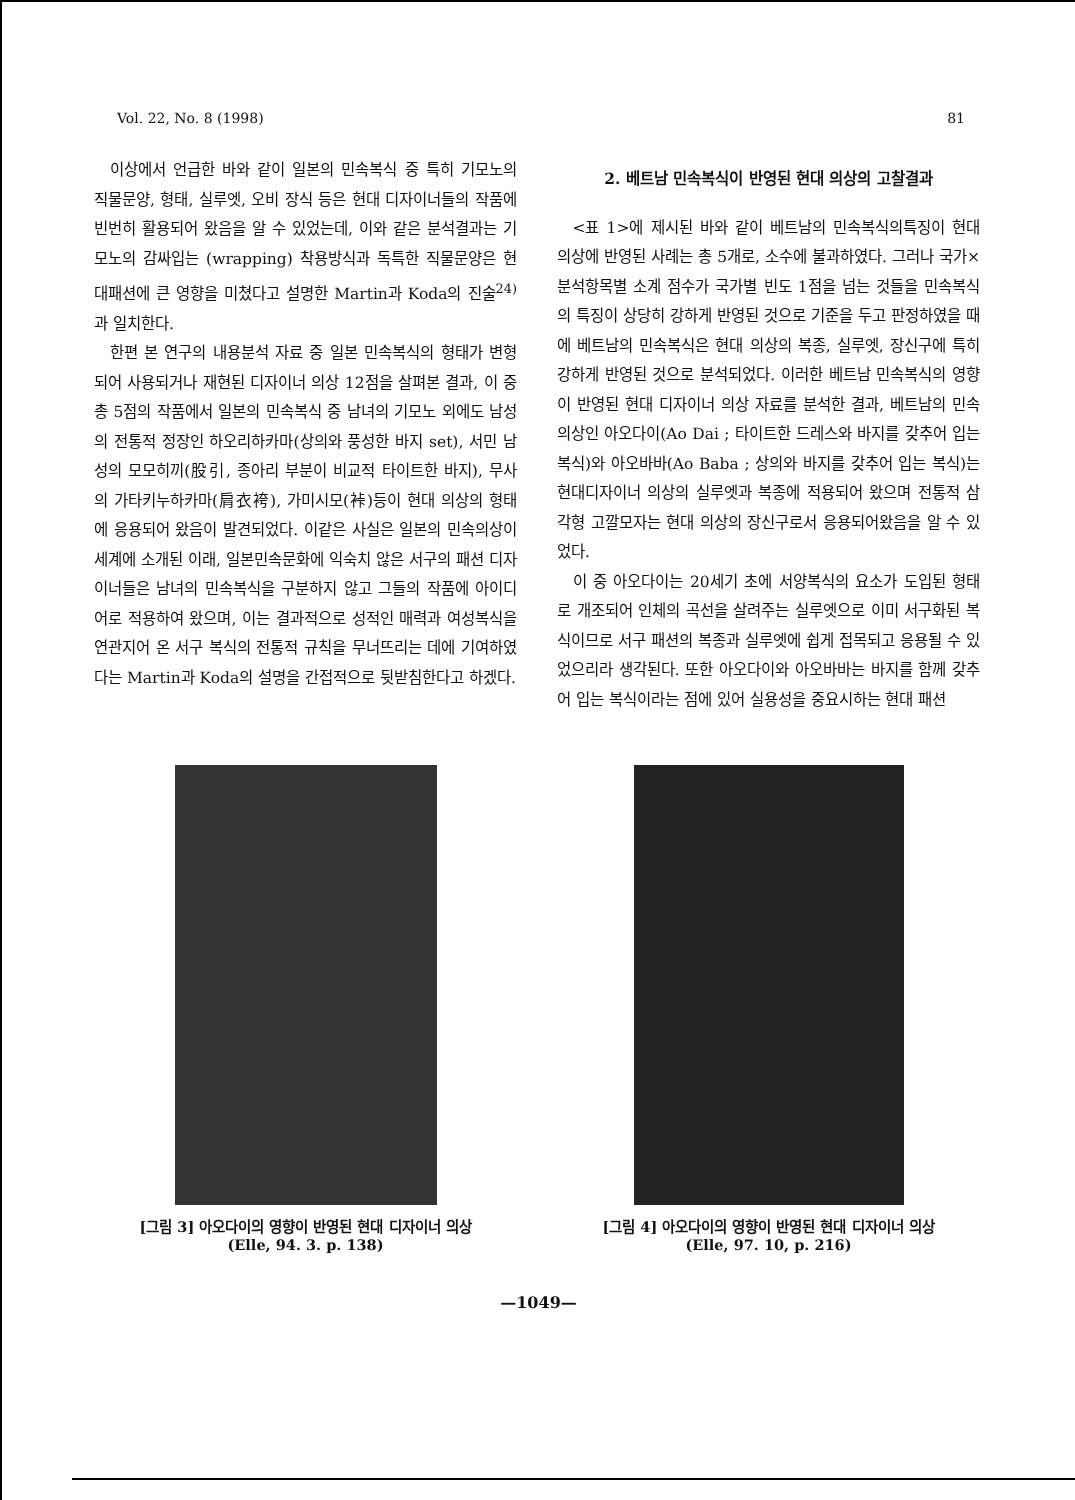Vol. 22, No. 8 (1998) 81
이상에서 언급한 바와 같이 일본의 민속복식 중 특히 기모노의 직물문양, 형태, 실루엣, 오비 장식 등은 현대 디자이너들의 작품에 빈번히 활용되어 왔음을 알 수 있었는데, 이와 같은 분석결과는 기모노의 감싸입는 (wrapping) 착용방식과 독특한 직물문양은 현대패션에 큰 영향을 미쳤다고 설명한 Martin과 Koda의 진술<sup>24)</sup>과 일치한다.
한편 본 연구의 내용분석 자료 중 일본 민속복식의 형태가 변형되어 사용되거나 재현된 디자이너 의상 12점을 살펴본 결과, 이 중 총 5점의 작품에서 일본의 민속복식 중 남녀의 기모노 외에도 남성의 전통적 정장인 하오리하카마(상의와 풍성한 바지 set), 서민 남성의 모모히끼(股引, 종아리 부분이 비교적 타이트한 바지), 무사의 가타키누하카마(肩衣袴), 가미시모(裃)등이 현대 의상의 형태에 응용되어 왔음이 발견되었다. 이같은 사실은 일본의 민속의상이 세계에 소개된 이래, 일본민속문화에 익숙치 않은 서구의 패션 디자이너들은 남녀의 민속복식을 구분하지 않고 그들의 작품에 아이디어로 적용하여 왔으며, 이는 결과적으로 성적인 매력과 여성복식을 연관지어 온 서구 복식의 전통적 규칙을 무너뜨리는 데에 기여하였다는 Martin과 Koda의 설명을 간접적으로 뒷받침한다고 하겠다.
2. 베트남 민속복식이 반영된 현대 의상의 고찰결과
<표 1>에 제시된 바와 같이 베트남의 민속복식의특징이 현대 의상에 반영된 사례는 총 5개로, 소수에 불과하였다. 그러나 국가×분석항목별 소계 점수가 국가별 빈도 1점을 넘는 것들을 민속복식의 특징이 상당히 강하게 반영된 것으로 기준을 두고 판정하였을 때에 베트남의 민속복식은 현대 의상의 복종, 실루엣, 장신구에 특히 강하게 반영된 것으로 분석되었다. 이러한 베트남 민속복식의 영향이 반영된 현대 디자이너 의상 자료를 분석한 결과, 베트남의 민속의상인 아오다이(Ao Dai ; 타이트한 드레스와 바지를 갖추어 입는 복식)와 아오바바(Ao Baba ; 상의와 바지를 갖추어 입는 복식)는 현대디자이너 의상의 실루엣과 복종에 적용되어 왔으며 전통적 삼각형 고깔모자는 현대 의상의 장신구로서 응용되어왔음을 알 수 있었다.
이 중 아오다이는 20세기 초에 서양복식의 요소가 도입된 형태로 개조되어 인체의 곡선을 살려주는 실루엣으로 이미 서구화된 복식이므로 서구 패션의 복종과 실루엣에 쉽게 접목되고 응용될 수 있었으리라 생각된다. 또한 아오다이와 아오바바는 바지를 함께 갖추어 입는 복식이라는 점에 있어 실용성을 중요시하는 현대 패션
[그림 3] 아오다이의 영향이 반영된 현대 디자이너 의상
(Elle, 94. 3. p. 138)
[그림 4] 아오다이의 영향이 반영된 현대 디자이너 의상
(Elle, 97. 10, p. 216)
—1049—